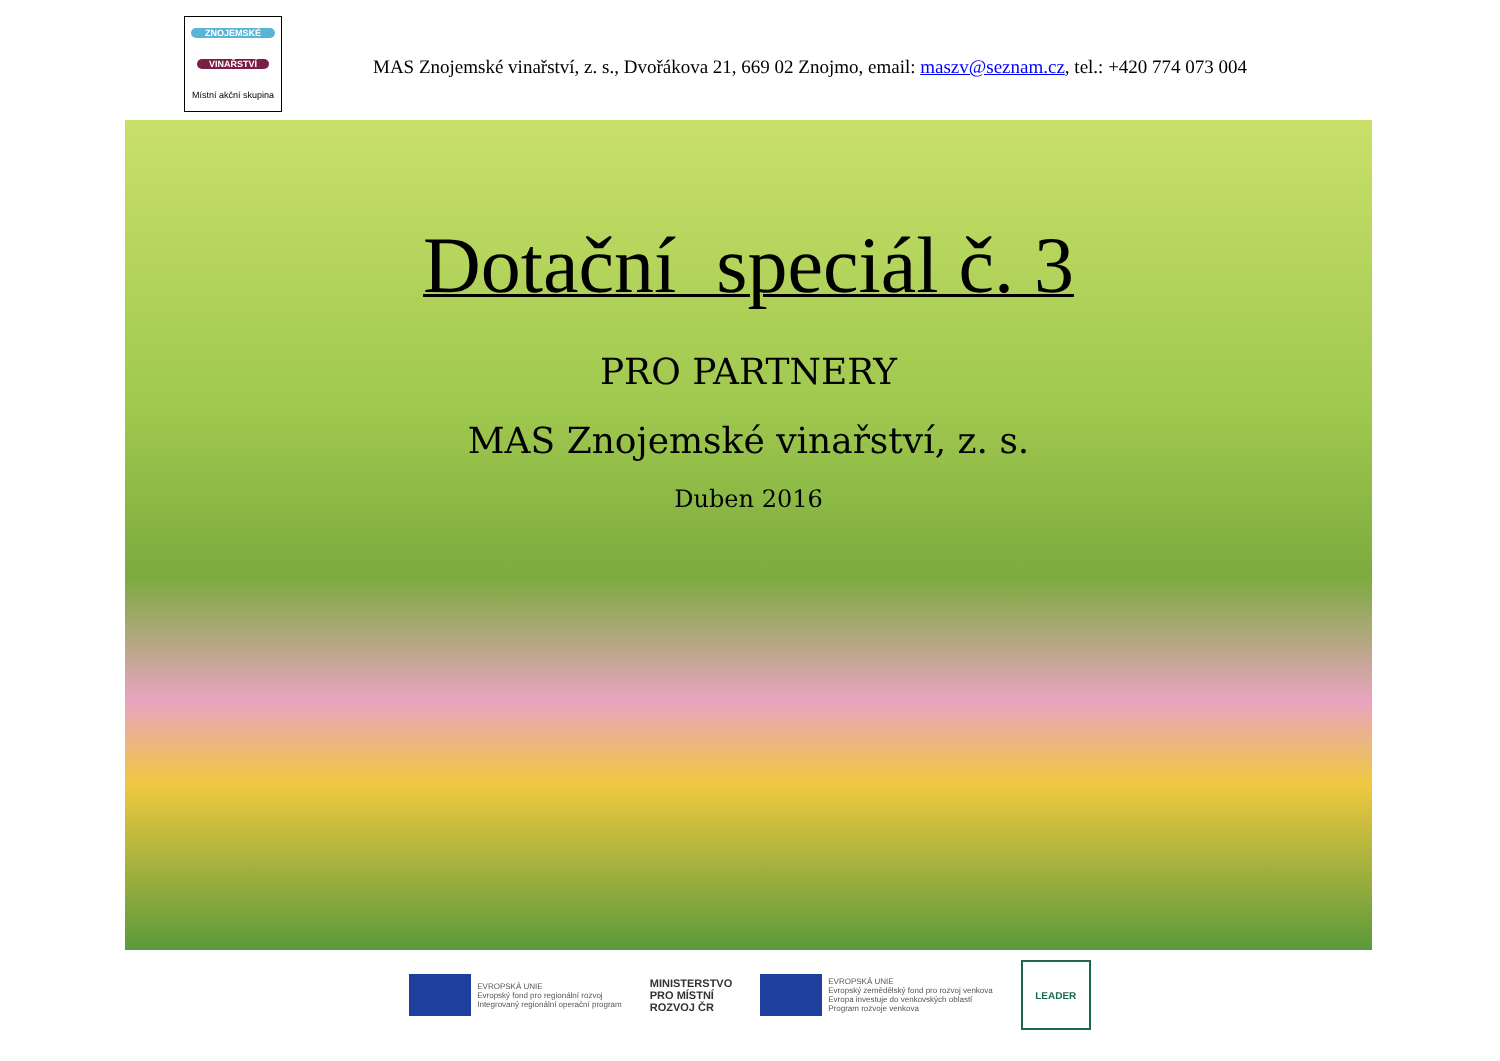ZNOJEMSKÉ
VINAŘSTVÍ
Místní akční skupina
MAS Znojemské vinařství, z. s., Dvořákova 21, 669 02 Znojmo, email: maszv@seznam.cz, tel.: +420 774 073 004
Dotační speciál č. 3
PRO PARTNERY
MAS Znojemské vinařství, z. s.
Duben 2016
EVROPSKÁ UNIE
Evropský fond pro regionální rozvoj
Integrovaný regionální operační program
MINISTERSTVO
PRO MÍSTNÍ
ROZVOJ ČR
EVROPSKÁ UNIE
Evropský zemědělský fond pro rozvoj venkova
Evropa investuje do venkovských oblastí
Program rozvoje venkova
LEADER